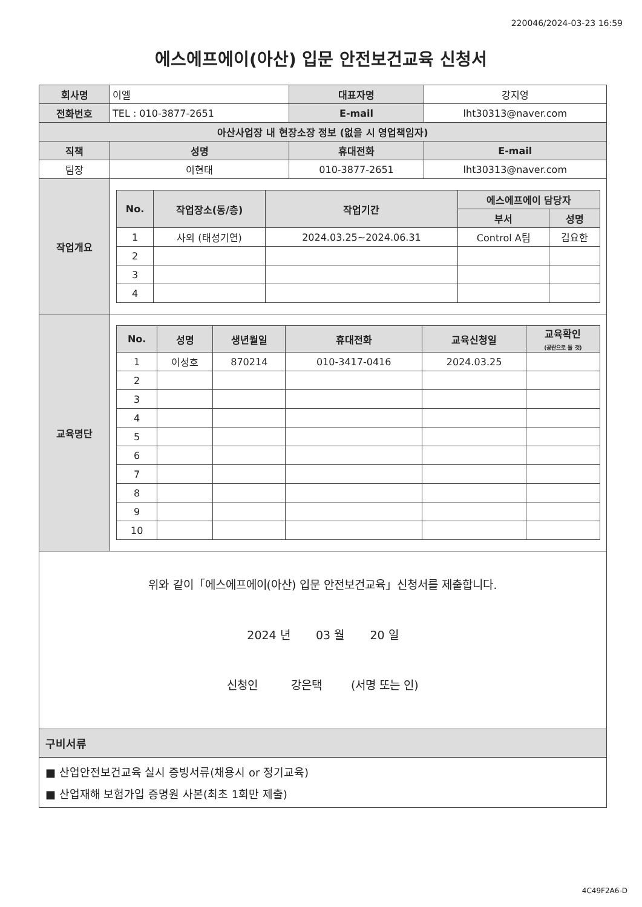220046/2024-03-23 16:59
에스에프에이(아산) 입문 안전보건교육 신청서
| 회사명 | 이엘 | | 대표자명 | 강지영 | |
| 전화번호 | TEL : 010-3877-2651 | | E-mail | lht30313@naver.com | |
| 아산사업장 내 현장소장 정보 (없을 시 영업책임자) | | | | | |
| 직책 | | 성명 | 휴대전화 | | E-mail |
| 팀장 | | 이현태 | 010-3877-2651 | | lht30313@naver.com |
| 작업개요 | / No. / 작업장소(동/층) / 작업기간 / 에스에프에이 담당자 / / / --- / --- / --- / --- / --- / / / / / 부서 / 성명 / / 1 / 사외 (태성기연) / 2024.03.25~2024.06.31 / Control A팀 / 김요한 / / 2 / / / / / / 3 / / / / / / 4 / / / / / | | | | |
| 교육명단 | / No. / 성명 / 생년월일 / 휴대전화 / 교육신청일 / 교육확인 (공란으로 둘 것) / / --- / --- / --- / --- / --- / --- / / 1 / 이성호 / 870214 / 010-3417-0416 / 2024.03.25 / / / 2 / / / / / / / 3 / / / / / / / 4 / / / / / / / 5 / / / / / / / 6 / / / / / / / 7 / / / / / / / 8 / / / / / / / 9 / / / / / / / 10 / / / / / / | | | | |
위와 같이「에스에프에이(아산) 입문 안전보건교육」신청서를 제출합니다.
2024 년 03 월 20 일
신청인 강은택 (서명 또는 인)
구비서류
■ 산업안전보건교육 실시 증빙서류(채용시 or 정기교육)
■ 산업재해 보험가입 증명원 사본(최초 1회만 제출)
4C49F2A6-D